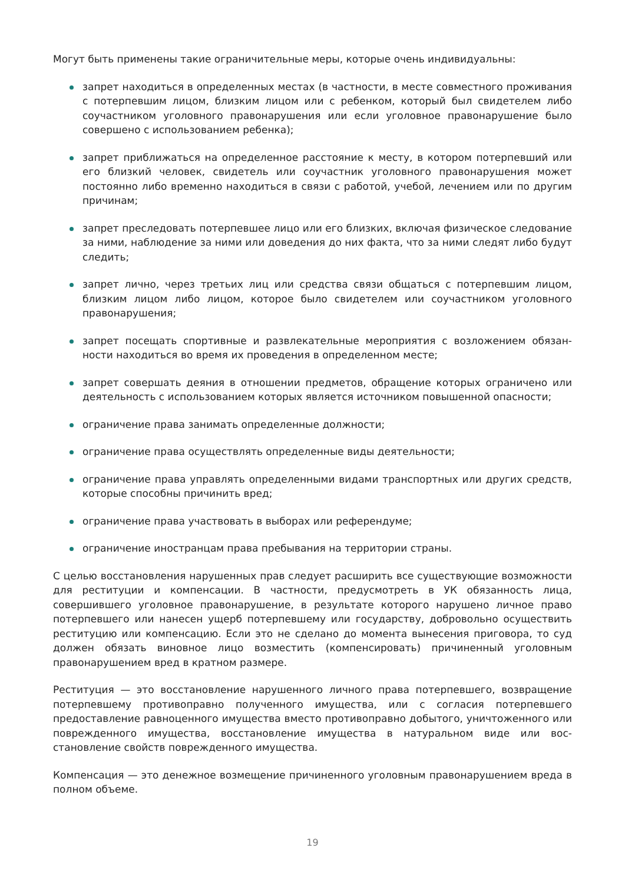Могут быть применены такие ограничительные меры, которые очень индивидуальны:
запрет находиться в определенных местах (в частности, в месте совместного прожива­ния с потерпевшим лицом, близким лицом или с ребенком, который был свидетелем либо соучастником уголовного правонарушения или если уголовное правонарушение было совершено с использованием ребенка);
запрет приближаться на определенное расстояние к месту, в котором потерпевший или его близкий человек, свидетель или соучастник уголовного правонарушения мо­жет постоянно либо временно находиться в связи с работой, учебой, лечением или по другим причинам;
запрет преследовать потерпевшее лицо или его близких, включая физическое следо­вание за ними, наблюдение за ними или доведения до них факта, что за ними следят либо будут следить;
запрет лично, через третьих лиц или средства связи общаться с потерпевшим лицом, близким лицом либо лицом, которое было свидетелем или соучастником уголовного правонарушения;
запрет посещать спортивные и развлекательные мероприятия с возложением обязан­ности находиться во время их проведения в определенном месте;
запрет совершать деяния в отношении предметов, обращение которых ограниче­но или деятельность с использованием которых является источником повышенной опасности;
ограничение права занимать определенные должности;
ограничение права осуществлять определенные виды деятельности;
ограничение права управлять определенными видами транспортных или других средств, которые способны причинить вред;
ограничение права участвовать в выборах или референдуме;
ограничение иностранцам права пребывания на территории страны.
С целью восстановления нарушенных прав следует расширить все существующие возмож­ности для реституции и компенсации. В частности, предусмотреть в УК обязанность лица, совершившего уголовное правонарушение, в результате которого нарушено личное право потерпевшего или нанесен ущерб потерпевшему или государству, добровольно осуществить реституцию или компенсацию. Если это не сделано до момента вынесения приговора, то суд должен обязать виновное лицо возместить (компенсировать) причиненный уголовным правонарушением вред в кратном размере.
Реституция — это восстановление нарушенного личного права потерпевшего, возвраще­ние потерпевшему противоправно полученного имущества, или с согласия потерпевшего предоставление равноценного имущества вместо противоправно добытого, уничтоженного или поврежденного имущества, восстановление имущества в натуральном виде или вос­становление свойств поврежденного имущества.
Компенсация — это денежное возмещение причиненного уголовным правонарушением вреда в полном объеме.
19